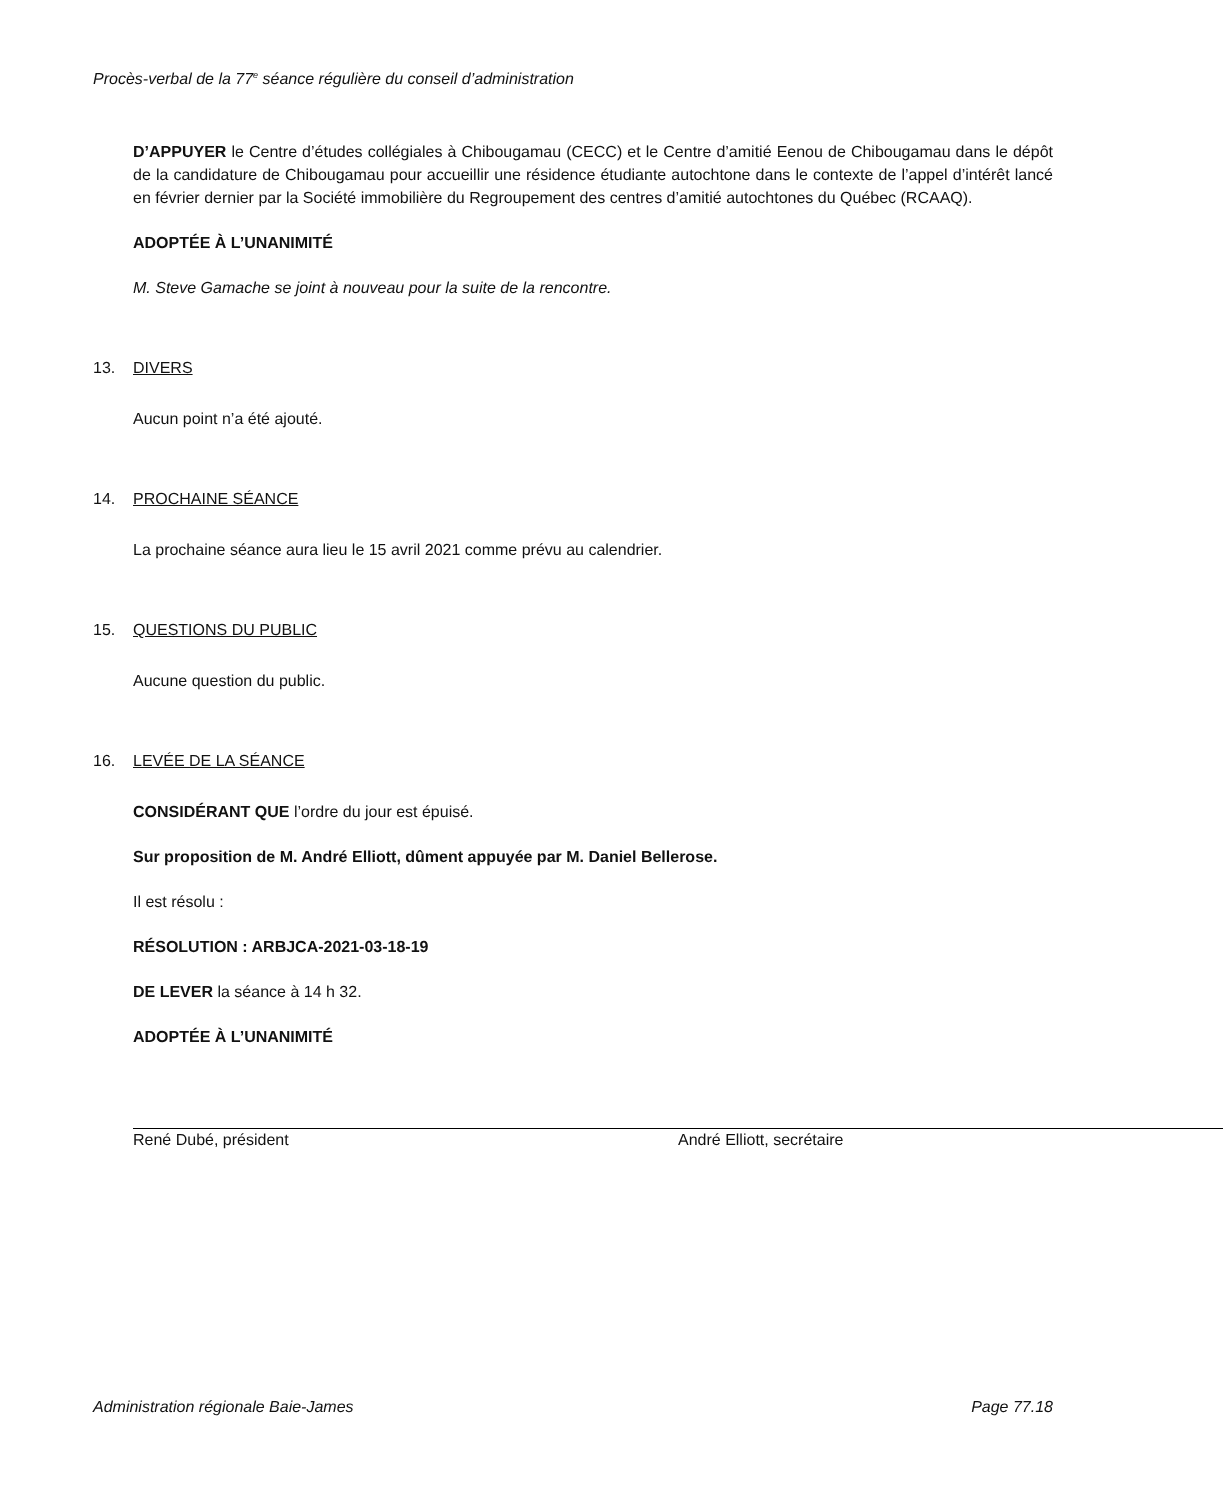Procès-verbal de la 77<sup>e</sup> séance régulière du conseil d’administration
D’APPUYER le Centre d’études collégiales à Chibougamau (CECC) et le Centre d’amitié Eenou de Chibougamau dans le dépôt de la candidature de Chibougamau pour accueillir une résidence étudiante autochtone dans le contexte de l’appel d’intérêt lancé en février dernier par la Société immobilière du Regroupement des centres d’amitié autochtones du Québec (RCAAQ).
ADOPTÉE À L’UNANIMITÉ
M. Steve Gamache se joint à nouveau pour la suite de la rencontre.
13. DIVERS
Aucun point n’a été ajouté.
14. PROCHAINE SÉANCE
La prochaine séance aura lieu le 15 avril 2021 comme prévu au calendrier.
15. QUESTIONS DU PUBLIC
Aucune question du public.
16. LEVÉE DE LA SÉANCE
CONSIDÉRANT QUE l’ordre du jour est épuisé.
Sur proposition de M. André Elliott, dûment appuyée par M. Daniel Bellerose.
Il est résolu :
RÉSOLUTION : ARBJCA-2021-03-18-19
DE LEVER la séance à 14 h 32.
ADOPTÉE À L’UNANIMITÉ
René Dubé, président André Elliott, secrétaire
Administration régionale Baie-James Page 77.18